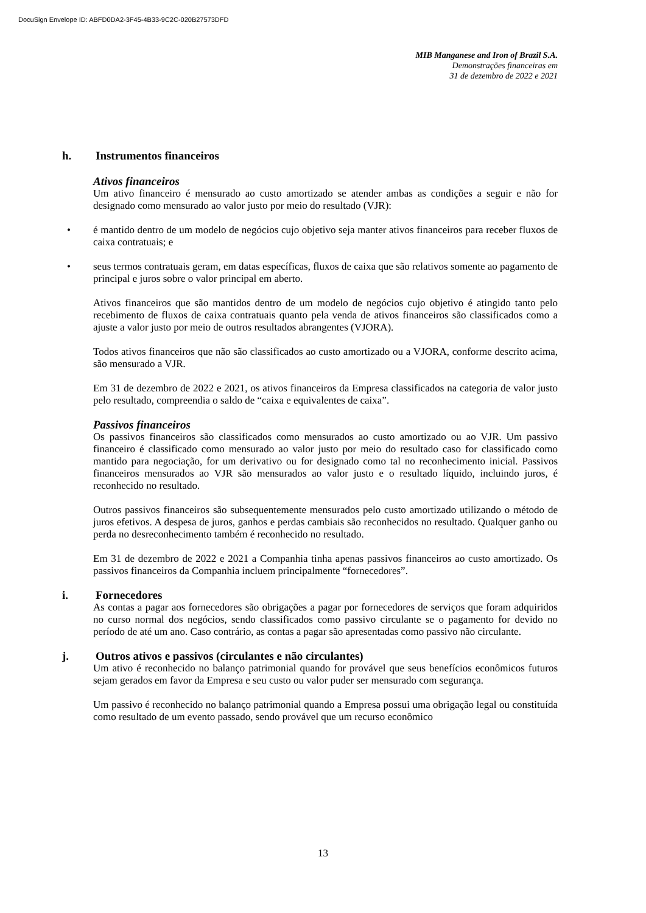DocuSign Envelope ID: ABFD0DA2-3F45-4B33-9C2C-020B27573DFD
MIB Manganese and Iron of Brazil S.A.
Demonstrações financeiras em
31 de dezembro de 2022 e 2021
h. Instrumentos financeiros
Ativos financeiros
Um ativo financeiro é mensurado ao custo amortizado se atender ambas as condições a seguir e não for designado como mensurado ao valor justo por meio do resultado (VJR):
• é mantido dentro de um modelo de negócios cujo objetivo seja manter ativos financeiros para receber fluxos de caixa contratuais; e
• seus termos contratuais geram, em datas específicas, fluxos de caixa que são relativos somente ao pagamento de principal e juros sobre o valor principal em aberto.
Ativos financeiros que são mantidos dentro de um modelo de negócios cujo objetivo é atingido tanto pelo recebimento de fluxos de caixa contratuais quanto pela venda de ativos financeiros são classificados como a ajuste a valor justo por meio de outros resultados abrangentes (VJORA).
Todos ativos financeiros que não são classificados ao custo amortizado ou a VJORA, conforme descrito acima, são mensurado a VJR.
Em 31 de dezembro de 2022 e 2021, os ativos financeiros da Empresa classificados na categoria de valor justo pelo resultado, compreendia o saldo de “caixa e equivalentes de caixa”.
Passivos financeiros
Os passivos financeiros são classificados como mensurados ao custo amortizado ou ao VJR. Um passivo financeiro é classificado como mensurado ao valor justo por meio do resultado caso for classificado como mantido para negociação, for um derivativo ou for designado como tal no reconhecimento inicial. Passivos financeiros mensurados ao VJR são mensurados ao valor justo e o resultado líquido, incluindo juros, é reconhecido no resultado.
Outros passivos financeiros são subsequentemente mensurados pelo custo amortizado utilizando o método de juros efetivos. A despesa de juros, ganhos e perdas cambiais são reconhecidos no resultado. Qualquer ganho ou perda no desreconhecimento também é reconhecido no resultado.
Em 31 de dezembro de 2022 e 2021 a Companhia tinha apenas passivos financeiros ao custo amortizado. Os passivos financeiros da Companhia incluem principalmente “fornecedores”.
i. Fornecedores
As contas a pagar aos fornecedores são obrigações a pagar por fornecedores de serviços que foram adquiridos no curso normal dos negócios, sendo classificados como passivo circulante se o pagamento for devido no período de até um ano. Caso contrário, as contas a pagar são apresentadas como passivo não circulante.
j. Outros ativos e passivos (circulantes e não circulantes)
Um ativo é reconhecido no balanço patrimonial quando for provável que seus benefícios econômicos futuros sejam gerados em favor da Empresa e seu custo ou valor puder ser mensurado com segurança.
Um passivo é reconhecido no balanço patrimonial quando a Empresa possui uma obrigação legal ou constituída como resultado de um evento passado, sendo provável que um recurso econômico
13